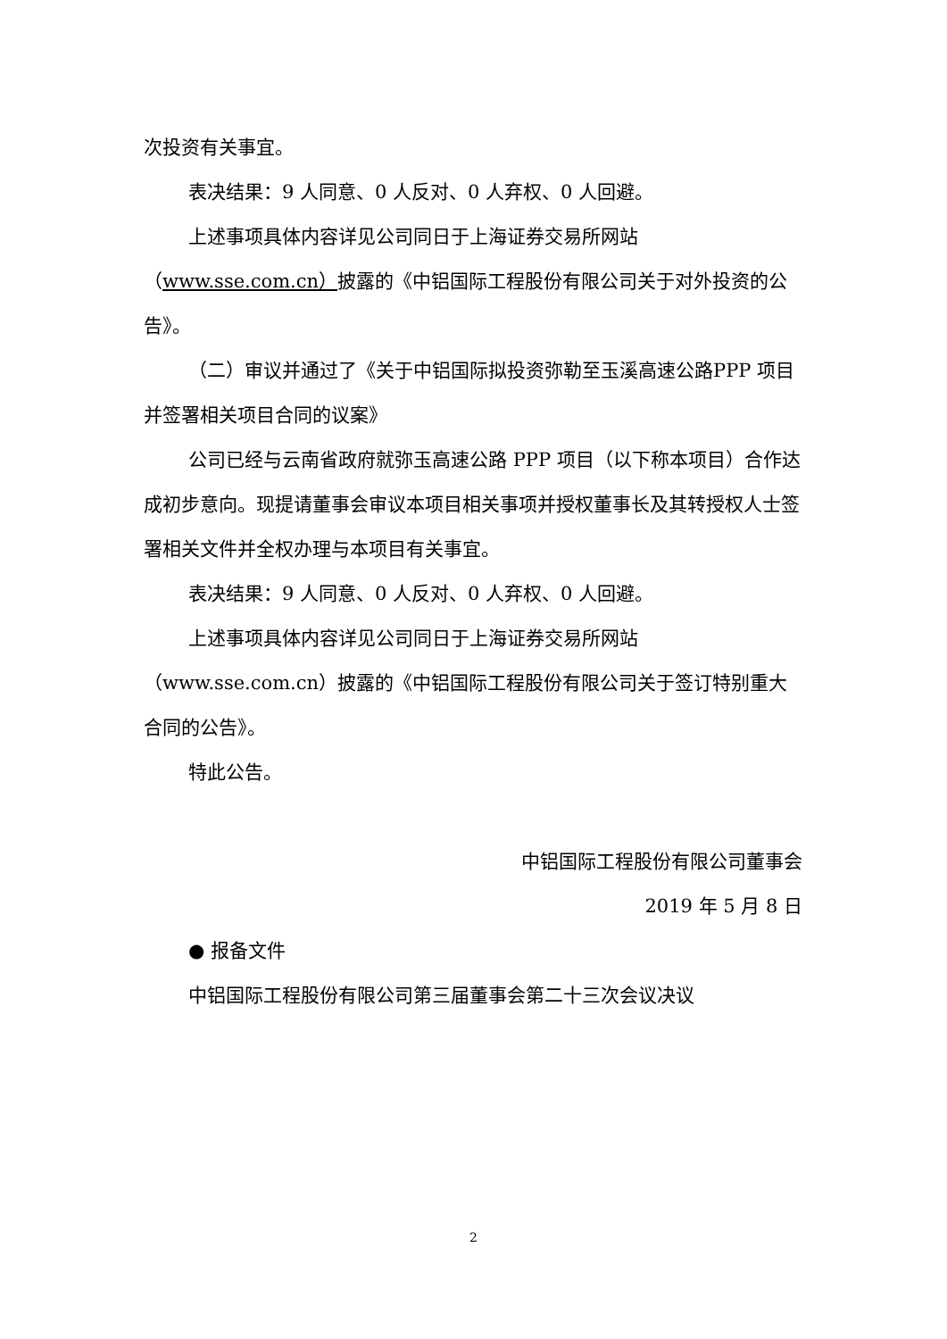次投资有关事宜。
表决结果：9 人同意、0 人反对、0 人弃权、0 人回避。
上述事项具体内容详见公司同日于上海证券交易所网站（www.sse.com.cn）披露的《中铝国际工程股份有限公司关于对外投资的公告》。
（二）审议并通过了《关于中铝国际拟投资弥勒至玉溪高速公路PPP 项目并签署相关项目合同的议案》
公司已经与云南省政府就弥玉高速公路 PPP 项目（以下称本项目）合作达成初步意向。现提请董事会审议本项目相关事项并授权董事长及其转授权人士签署相关文件并全权办理与本项目有关事宜。
表决结果：9 人同意、0 人反对、0 人弃权、0 人回避。
上述事项具体内容详见公司同日于上海证券交易所网站
（www.sse.com.cn）披露的《中铝国际工程股份有限公司关于签订特别重大合同的公告》。
特此公告。
中铝国际工程股份有限公司董事会
2019 年 5 月 8 日
● 报备文件
中铝国际工程股份有限公司第三届董事会第二十三次会议决议
2